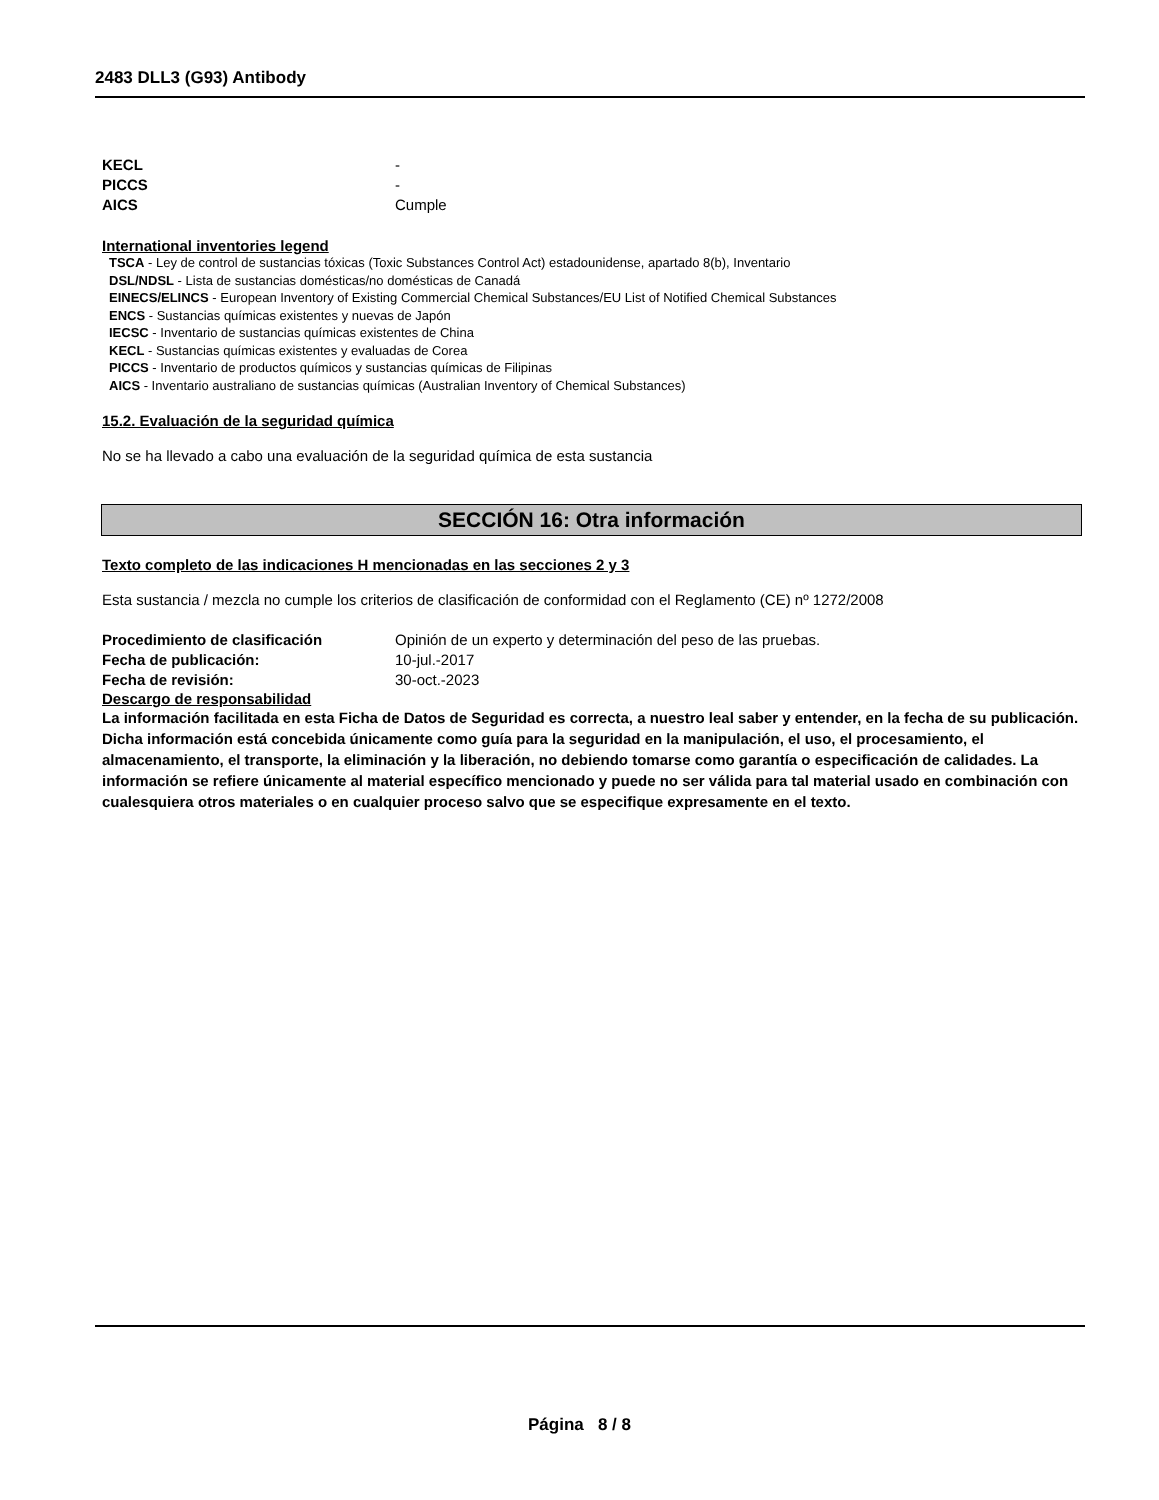2483 DLL3 (G93) Antibody
KECL -
PICCS -
AICS Cumple
International inventories legend
TSCA - Ley de control de sustancias tóxicas (Toxic Substances Control Act) estadounidense, apartado 8(b), Inventario
DSL/NDSL - Lista de sustancias domésticas/no domésticas de Canadá
EINECS/ELINCS - European Inventory of Existing Commercial Chemical Substances/EU List of Notified Chemical Substances
ENCS - Sustancias químicas existentes y nuevas de Japón
IECSC - Inventario de sustancias químicas existentes de China
KECL - Sustancias químicas existentes y evaluadas de Corea
PICCS - Inventario de productos químicos y sustancias químicas de Filipinas
AICS - Inventario australiano de sustancias químicas (Australian Inventory of Chemical Substances)
15.2. Evaluación de la seguridad química
No se ha llevado a cabo una evaluación de la seguridad química de esta sustancia
SECCIÓN 16: Otra información
Texto completo de las indicaciones H mencionadas en las secciones 2 y 3
Esta sustancia / mezcla no cumple los criterios de clasificación de conformidad con el Reglamento (CE) nº 1272/2008
Procedimiento de clasificación Opinión de un experto y determinación del peso de las pruebas.
Fecha de publicación: 10-jul.-2017
Fecha de revisión: 30-oct.-2023
Descargo de responsabilidad
La información facilitada en esta Ficha de Datos de Seguridad es correcta, a nuestro leal saber y entender, en la fecha de su publicación. Dicha información está concebida únicamente como guía para la seguridad en la manipulación, el uso, el procesamiento, el almacenamiento, el transporte, la eliminación y la liberación, no debiendo tomarse como garantía o especificación de calidades. La información se refiere únicamente al material específico mencionado y puede no ser válida para tal material usado en combinación con cualesquiera otros materiales o en cualquier proceso salvo que se especifique expresamente en el texto.
Página 8 / 8